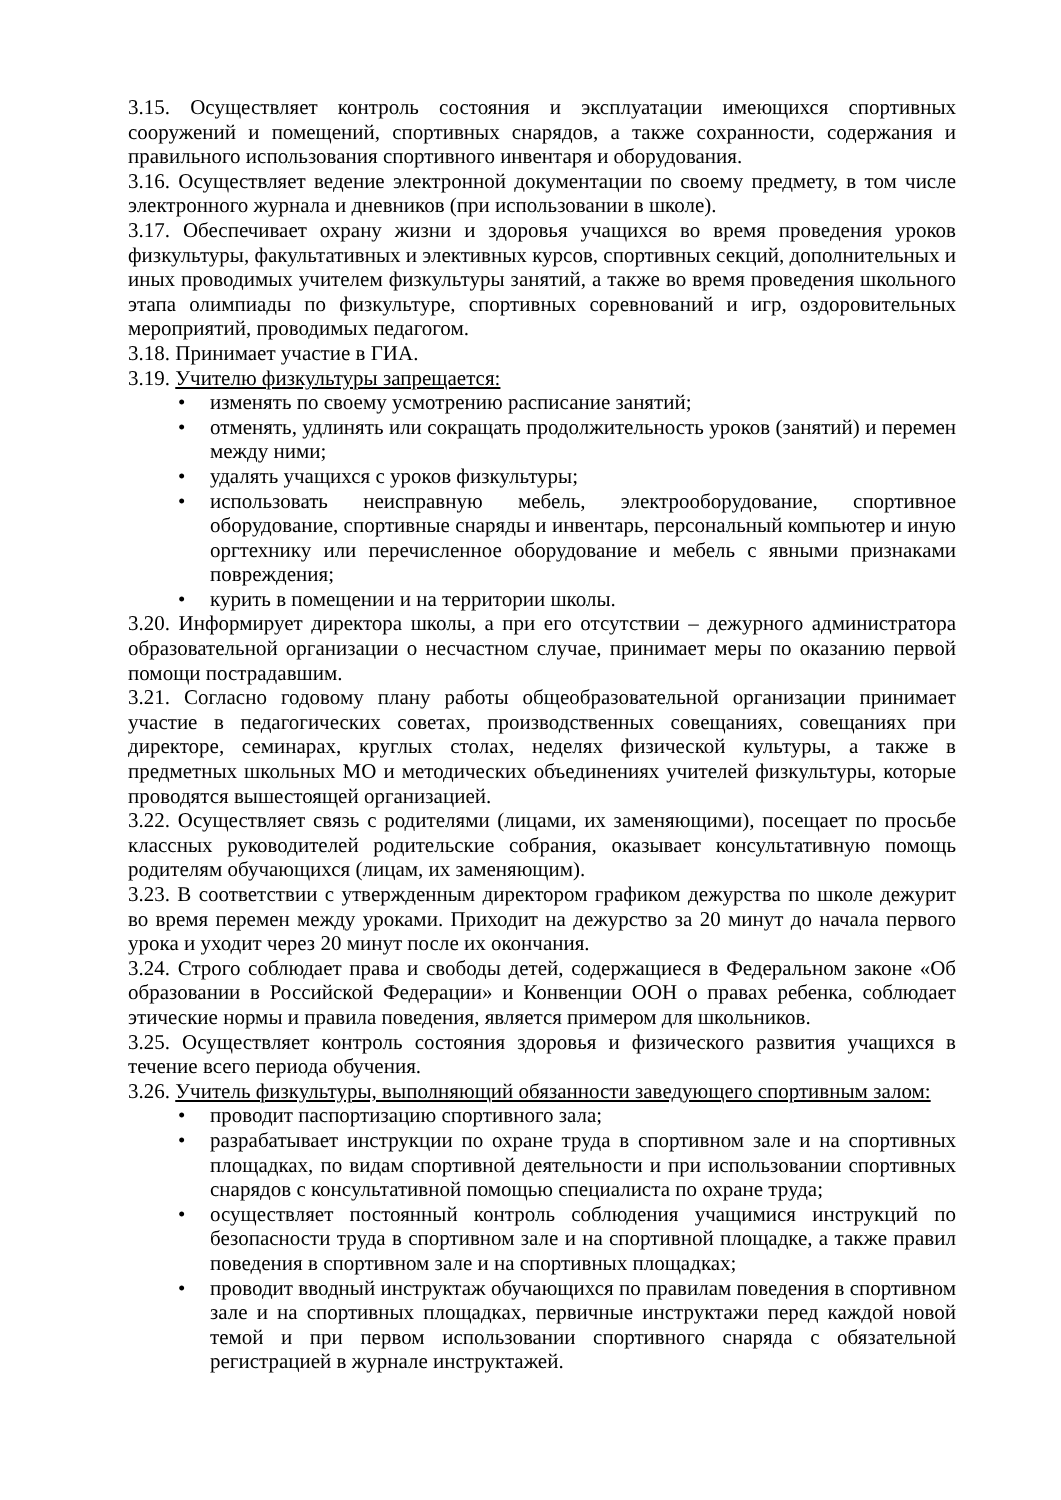3.15. Осуществляет контроль состояния и эксплуатации имеющихся спортивных сооружений и помещений, спортивных снарядов, а также сохранности, содержания и правильного использования спортивного инвентаря и оборудования.
3.16. Осуществляет ведение электронной документации по своему предмету, в том числе электронного журнала и дневников (при использовании в школе).
3.17. Обеспечивает охрану жизни и здоровья учащихся во время проведения уроков физкультуры, факультативных и элективных курсов, спортивных секций, дополнительных и иных проводимых учителем физкультуры занятий, а также во время проведения школьного этапа олимпиады по физкультуре, спортивных соревнований и игр, оздоровительных мероприятий, проводимых педагогом.
3.18. Принимает участие в ГИА.
3.19. Учителю физкультуры запрещается:
• изменять по своему усмотрению расписание занятий;
• отменять, удлинять или сокращать продолжительность уроков (занятий) и перемен между ними;
• удалять учащихся с уроков физкультуры;
• использовать неисправную мебель, электрооборудование, спортивное оборудование, спортивные снаряды и инвентарь, персональный компьютер и иную оргтехнику или перечисленное оборудование и мебель с явными признаками повреждения;
• курить в помещении и на территории школы.
3.20. Информирует директора школы, а при его отсутствии – дежурного администратора образовательной организации о несчастном случае, принимает меры по оказанию первой помощи пострадавшим.
3.21. Согласно годовому плану работы общеобразовательной организации принимает участие в педагогических советах, производственных совещаниях, совещаниях при директоре, семинарах, круглых столах, неделях физической культуры, а также в предметных школьных МО и методических объединениях учителей физкультуры, которые проводятся вышестоящей организацией.
3.22. Осуществляет связь с родителями (лицами, их заменяющими), посещает по просьбе классных руководителей родительские собрания, оказывает консультативную помощь родителям обучающихся (лицам, их заменяющим).
3.23. В соответствии с утвержденным директором графиком дежурства по школе дежурит во время перемен между уроками. Приходит на дежурство за 20 минут до начала первого урока и уходит через 20 минут после их окончания.
3.24. Строго соблюдает права и свободы детей, содержащиеся в Федеральном законе «Об образовании в Российской Федерации» и Конвенции ООН о правах ребенка, соблюдает этические нормы и правила поведения, является примером для школьников.
3.25. Осуществляет контроль состояния здоровья и физического развития учащихся в течение всего периода обучения.
3.26. Учитель физкультуры, выполняющий обязанности заведующего спортивным залом:
• проводит паспортизацию спортивного зала;
• разрабатывает инструкции по охране труда в спортивном зале и на спортивных площадках, по видам спортивной деятельности и при использовании спортивных снарядов с консультативной помощью специалиста по охране труда;
• осуществляет постоянный контроль соблюдения учащимися инструкций по безопасности труда в спортивном зале и на спортивной площадке, а также правил поведения в спортивном зале и на спортивных площадках;
• проводит вводный инструктаж обучающихся по правилам поведения в спортивном зале и на спортивных площадках, первичные инструктажи перед каждой новой темой и при первом использовании спортивного снаряда с обязательной регистрацией в журнале инструктажей.